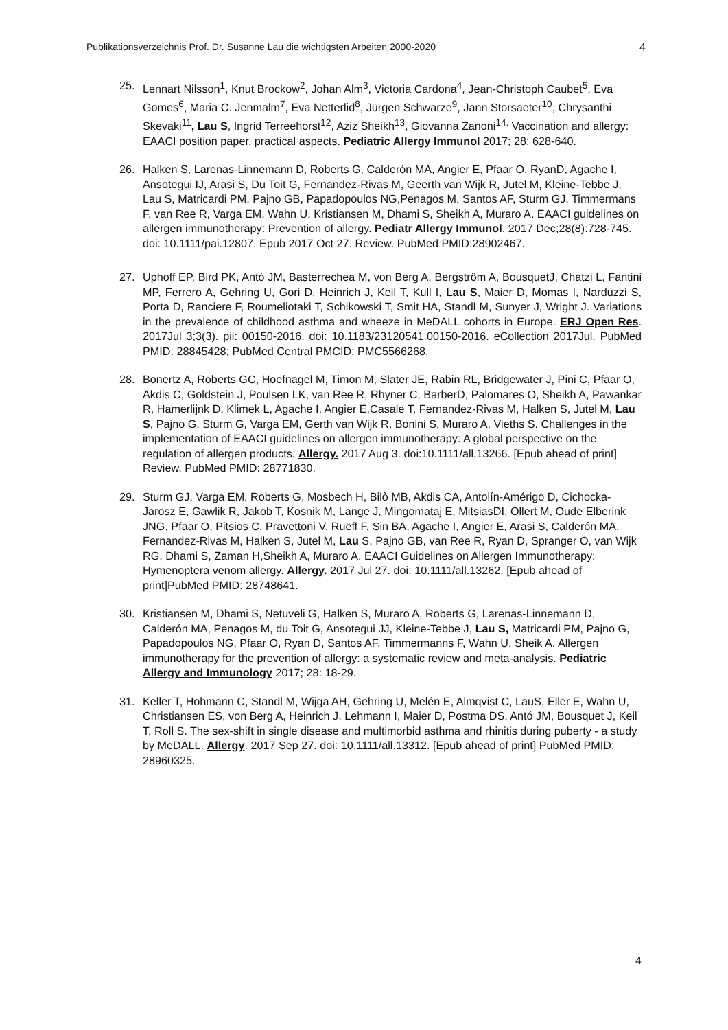Publikationsverzeichnis Prof. Dr. Susanne Lau die wichtigsten Arbeiten 2000-2020 4
25. Lennart Nilsson<sup>1</sup>, Knut Brockow<sup>2</sup>, Johan Alm<sup>3</sup>, Victoria Cardona<sup>4</sup>, Jean-Christoph Caubet<sup>5</sup>, Eva Gomes<sup>6</sup>, Maria C. Jenmalm<sup>7</sup>, Eva Netterlid<sup>8</sup>, Jürgen Schwarze<sup>9</sup>, Jann Storsaeter<sup>10</sup>, Chrysanthi Skevaki<sup>11</sup>, Lau S, Ingrid Terreehorst<sup>12</sup>, Aziz Sheikh<sup>13</sup>, Giovanna Zanoni<sup>14.</sup> Vaccination and allergy: EAACI position paper, practical aspects. Pediatric Allergy Immunol 2017; 28: 628-640.
26. Halken S, Larenas-Linnemann D, Roberts G, Calderón MA, Angier E, Pfaar O, RyanD, Agache I, Ansotegui IJ, Arasi S, Du Toit G, Fernandez-Rivas M, Geerth van Wijk R, Jutel M, Kleine-Tebbe J, Lau S, Matricardi PM, Pajno GB, Papadopoulos NG,Penagos M, Santos AF, Sturm GJ, Timmermans F, van Ree R, Varga EM, Wahn U, Kristiansen M, Dhami S, Sheikh A, Muraro A. EAACI guidelines on allergen immunotherapy: Prevention of allergy. Pediatr Allergy Immunol. 2017 Dec;28(8):728-745. doi: 10.1111/pai.12807. Epub 2017 Oct 27. Review. PubMed PMID:28902467.
27. Uphoff EP, Bird PK, Antó JM, Basterrechea M, von Berg A, Bergström A, BousquetJ, Chatzi L, Fantini MP, Ferrero A, Gehring U, Gori D, Heinrich J, Keil T, Kull I, Lau S, Maier D, Momas I, Narduzzi S, Porta D, Ranciere F, Roumeliotaki T, Schikowski T, Smit HA, Standl M, Sunyer J, Wright J. Variations in the prevalence of childhood asthma and wheeze in MeDALL cohorts in Europe. ERJ Open Res. 2017Jul 3;3(3). pii: 00150-2016. doi: 10.1183/23120541.00150-2016. eCollection 2017Jul. PubMed PMID: 28845428; PubMed Central PMCID: PMC5566268.
28. Bonertz A, Roberts GC, Hoefnagel M, Timon M, Slater JE, Rabin RL, Bridgewater J, Pini C, Pfaar O, Akdis C, Goldstein J, Poulsen LK, van Ree R, Rhyner C, BarberD, Palomares O, Sheikh A, Pawankar R, Hamerlijnk D, Klimek L, Agache I, Angier E,Casale T, Fernandez-Rivas M, Halken S, Jutel M, Lau S, Pajno G, Sturm G, Varga EM, Gerth van Wijk R, Bonini S, Muraro A, Vieths S. Challenges in the implementation of EAACI guidelines on allergen immunotherapy: A global perspective on the regulation of allergen products. Allergy. 2017 Aug 3. doi:10.1111/all.13266. [Epub ahead of print] Review. PubMed PMID: 28771830.
29. Sturm GJ, Varga EM, Roberts G, Mosbech H, Bilò MB, Akdis CA, Antolín-Amérigo D, Cichocka- Jarosz E, Gawlik R, Jakob T, Kosnik M, Lange J, Mingomataj E, MitsiasDI, Ollert M, Oude Elberink JNG, Pfaar O, Pitsios C, Pravettoni V, Ruëff F, Sin BA, Agache I, Angier E, Arasi S, Calderón MA, Fernandez-Rivas M, Halken S, Jutel M, Lau S, Pajno GB, van Ree R, Ryan D, Spranger O, van Wijk RG, Dhami S, Zaman H,Sheikh A, Muraro A. EAACI Guidelines on Allergen Immunotherapy: Hymenoptera venom allergy. Allergy. 2017 Jul 27. doi: 10.1111/all.13262. [Epub ahead of print]PubMed PMID: 28748641.
30. Kristiansen M, Dhami S, Netuveli G, Halken S, Muraro A, Roberts G, Larenas-Linnemann D, Calderón MA, Penagos M, du Toit G, Ansotegui JJ, Kleine-Tebbe J, Lau S, Matricardi PM, Pajno G, Papadopoulos NG, Pfaar O, Ryan D, Santos AF, Timmermanns F, Wahn U, Sheik A. Allergen immunotherapy for the prevention of allergy: a systematic review and meta-analysis. Pediatric Allergy and Immunology 2017; 28: 18-29.
31. Keller T, Hohmann C, Standl M, Wijga AH, Gehring U, Melén E, Almqvist C, LauS, Eller E, Wahn U, Christiansen ES, von Berg A, Heinrich J, Lehmann I, Maier D, Postma DS, Antó JM, Bousquet J, Keil T, Roll S. The sex-shift in single disease and multimorbid asthma and rhinitis during puberty - a study by MeDALL. Allergy. 2017 Sep 27. doi: 10.1111/all.13312. [Epub ahead of print] PubMed PMID: 28960325.
4